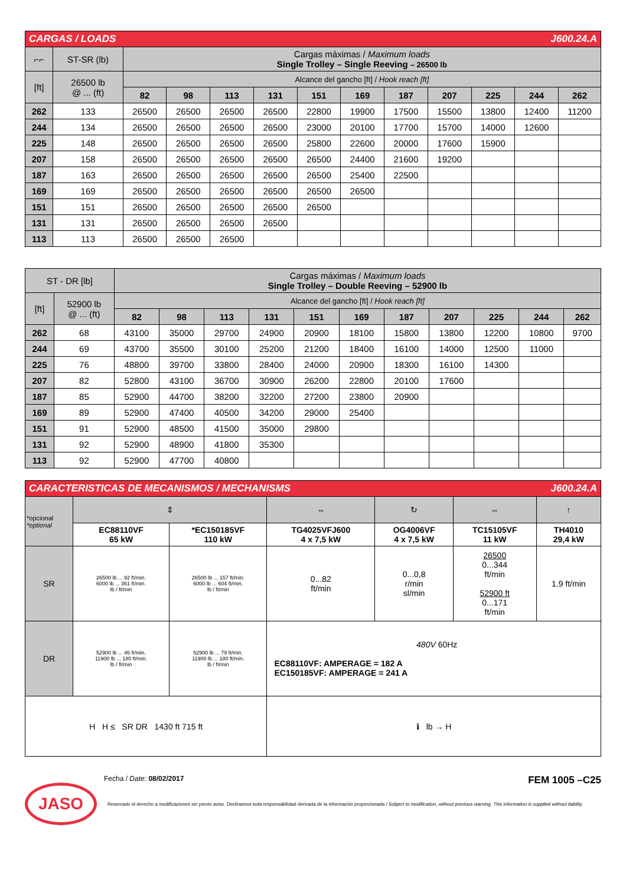| CARGAS / LOADS J600.24.A | | | | | | | | | | | | |
| ⌐⌐ | ST-SR (lb) | Cargas máximas / Maximum loads Single Trolley – Single Reeving – 26500 lb | | | | | | | | | | |
| [ft] | 26500 lb @ ... (ft) | Alcance del gancho [ft] / Hook reach [ft] | | | | | | | | | | |
| | | 82 | 98 | 113 | 131 | 151 | 169 | 187 | 207 | 225 | 244 | 262 |
| 262 | 133 | 26500 | 26500 | 26500 | 26500 | 22800 | 19900 | 17500 | 15500 | 13800 | 12400 | 11200 |
| 244 | 134 | 26500 | 26500 | 26500 | 26500 | 23000 | 20100 | 17700 | 15700 | 14000 | 12600 | |
| 225 | 148 | 26500 | 26500 | 26500 | 26500 | 25800 | 22600 | 20000 | 17600 | 15900 | | |
| 207 | 158 | 26500 | 26500 | 26500 | 26500 | 26500 | 24400 | 21600 | 19200 | | | |
| 187 | 163 | 26500 | 26500 | 26500 | 26500 | 26500 | 25400 | 22500 | | | | |
| 169 | 169 | 26500 | 26500 | 26500 | 26500 | 26500 | 26500 | | | | | |
| 151 | 151 | 26500 | 26500 | 26500 | 26500 | 26500 | | | | | | |
| 131 | 131 | 26500 | 26500 | 26500 | 26500 | | | | | | | |
| 113 | 113 | 26500 | 26500 | 26500 | | | | | | | | |
| ST - DR [lb] | | Cargas máximas / Maximum loads Single Trolley – Double Reeving – 52900 lb | | | | | | | | | | |
| [ft] | 52900 lb @ ... (ft) | Alcance del gancho [ft] / Hook reach [ft] | | | | | | | | | | |
| | | 82 | 98 | 113 | 131 | 151 | 169 | 187 | 207 | 225 | 244 | 262 |
| 262 | 68 | 43100 | 35000 | 29700 | 24900 | 20900 | 18100 | 15800 | 13800 | 12200 | 10800 | 9700 |
| 244 | 69 | 43700 | 35500 | 30100 | 25200 | 21200 | 18400 | 16100 | 14000 | 12500 | 11000 | |
| 225 | 76 | 48800 | 39700 | 33800 | 28400 | 24000 | 20900 | 18300 | 16100 | 14300 | | |
| 207 | 82 | 52800 | 43100 | 36700 | 30900 | 26200 | 22800 | 20100 | 17600 | | | |
| 187 | 85 | 52900 | 44700 | 38200 | 32200 | 27200 | 23800 | 20900 | | | | |
| 169 | 89 | 52900 | 47400 | 40500 | 34200 | 29000 | 25400 | | | | | |
| 151 | 91 | 52900 | 48500 | 41500 | 35000 | 29800 | | | | | | |
| 131 | 92 | 52900 | 48900 | 41800 | 35300 | | | | | | | |
| 113 | 92 | 52900 | 47700 | 40800 | | | | | | | | |
| CARACTERISTICAS DE MECANISMOS / MECHANISMS J600.24.A | | | | | | |
| *opcional *optional | ⇕ | | ⇔ | ↻ | ⇔ | ↑ |
| | EC88110VF 65 kW | *EC150185VF 110 kW | TG4025VFJ600 4 x 7,5 kW | OG4006VF 4 x 7,5 kW | TC15105VF 11 kW | TH4010 29,4 kW |
| SR | 26500 lb ... 92 ft/min. 6000 lb ... 361 ft/min. lb / ft/min | 26500 lb ... 157 ft/min. 6000 lb ... 604 ft/min. lb / ft/min | 0...82 ft/min | 0...0,8 r/min sl/min | 26500 0...344 ft/min 52900 ft 0...171 ft/min | 1.9 ft/min |
| DR | 52900 lb ... 46 ft/min. 11900 lb ... 180 ft/min. lb / ft/min | 52900 lb ... 79 ft/min. 11900 lb ... 180 ft/min. lb / ft/min | 480V 60Hz EC88110VF: AMPERAGE = 182 A EC150185VF: AMPERAGE = 241 A | | | |
| H H ≤ SR DR 1430 ft 715 ft | | | ℹ lb → H | | | |
Fecha / Date: 08/02/2017 FEM 1005 –C25
JASO
Reservado el derecho a modificaciones sin previo aviso. Declinamos toda responsabilidad derivada de la información proporcionada / Subject to modification, without previous warning. This information is supplied without liability